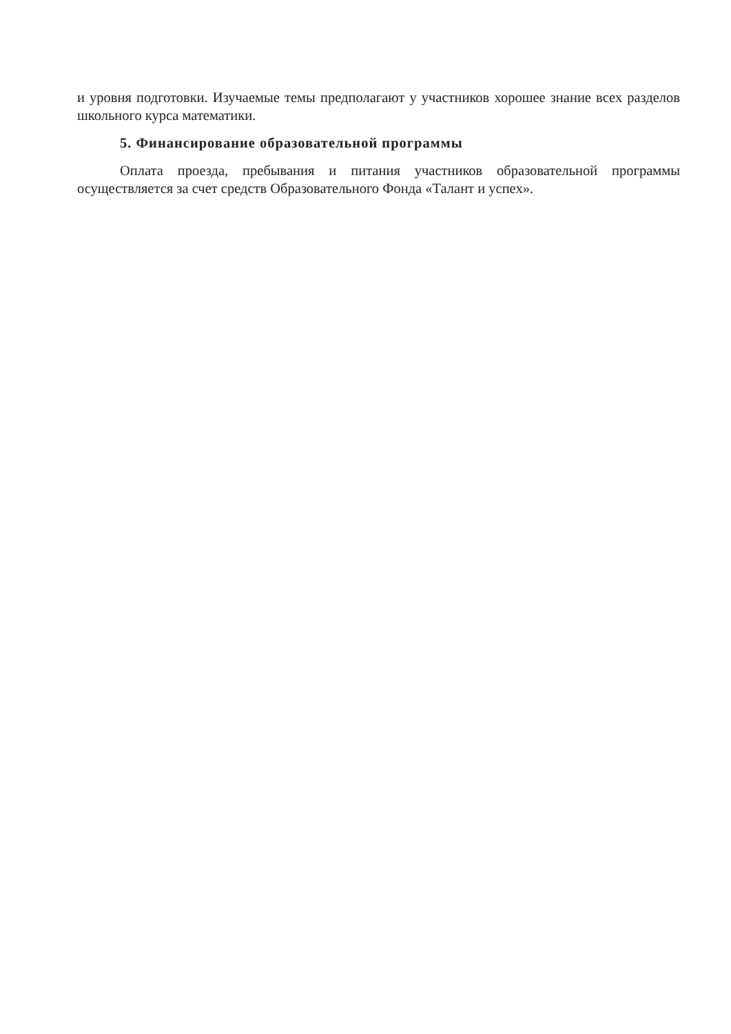и уровня подготовки. Изучаемые темы предполагают у участников хорошее знание всех разделов школьного курса математики.
5. Финансирование образовательной программы
Оплата проезда, пребывания и питания участников образовательной программы осуществляется за счет средств Образовательного Фонда «Талант и успех».